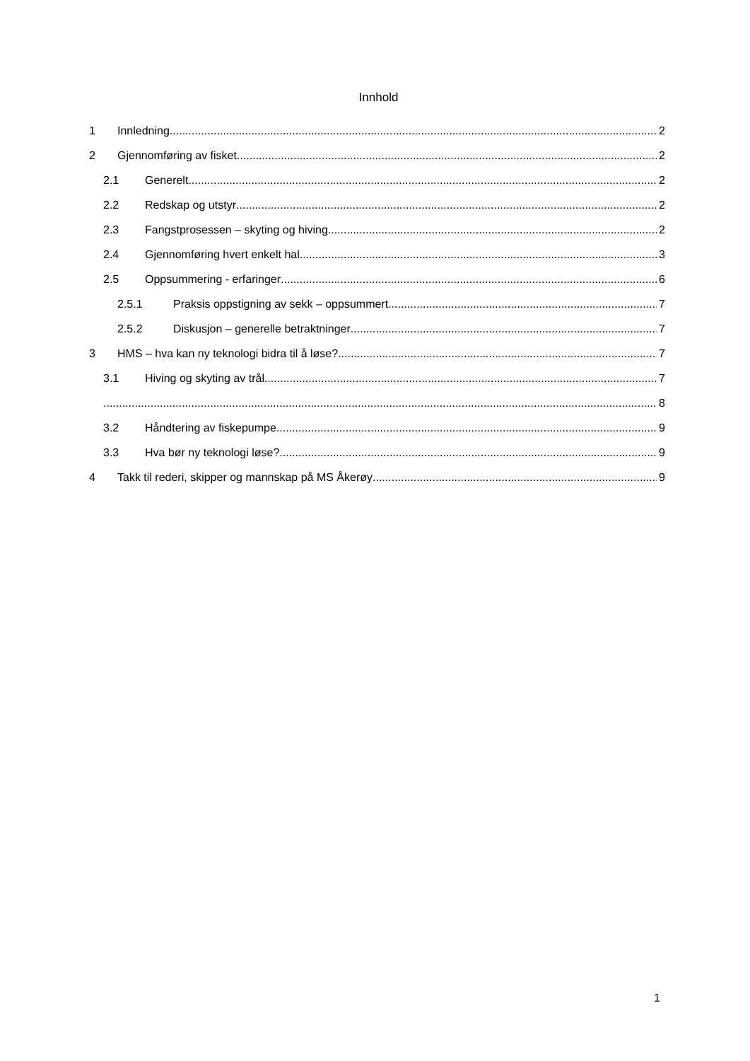Innhold
1 Innledning 2
2 Gjennomføring av fisket 2
2.1 Generelt 2
2.2 Redskap og utstyr 2
2.3 Fangstprosessen – skyting og hiving 2
2.4 Gjennomføring hvert enkelt hal 3
2.5 Oppsummering - erfaringer 6
2.5.1 Praksis oppstigning av sekk – oppsummert 7
2.5.2 Diskusjon – generelle betraktninger 7
3 HMS – hva kan ny teknologi bidra til å løse? 7
3.1 Hiving og skyting av trål 7
8
3.2 Håndtering av fiskepumpe 9
3.3 Hva bør ny teknologi løse? 9
4 Takk til rederi, skipper og mannskap på MS Åkerøy 9
1